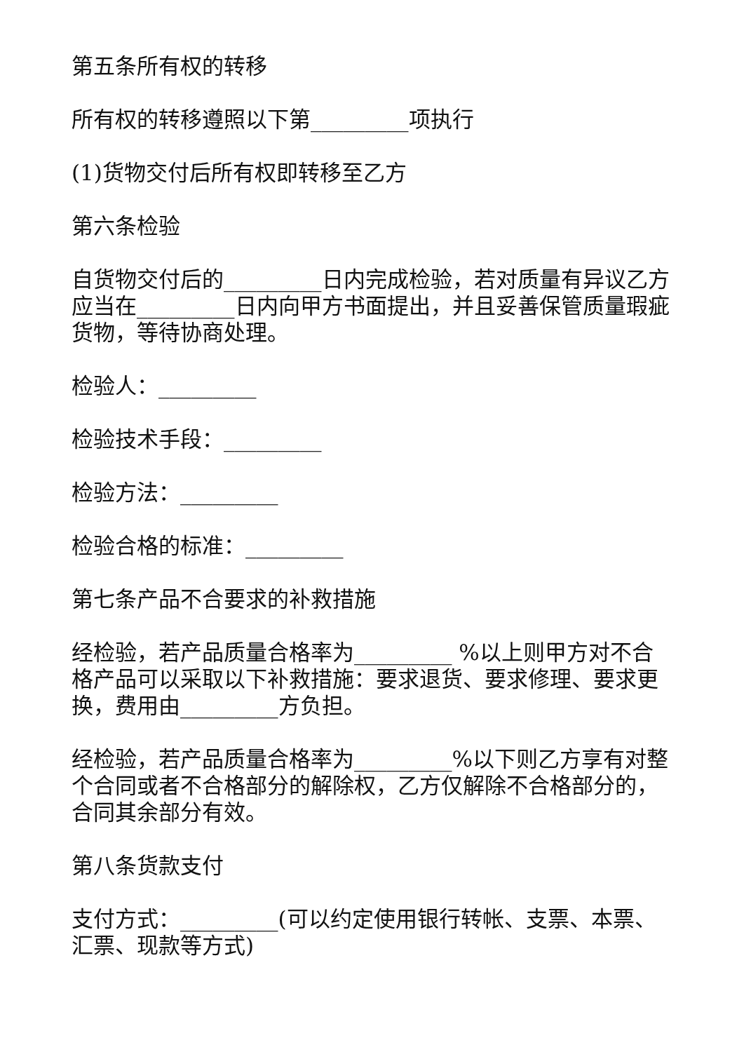第五条所有权的转移
所有权的转移遵照以下第_________项执行
(1)货物交付后所有权即转移至乙方
第六条检验
自货物交付后的_________日内完成检验，若对质量有异议乙方应当在_________日内向甲方书面提出，并且妥善保管质量瑕疵货物，等待协商处理。
检验人：_________
检验技术手段：_________
检验方法：_________
检验合格的标准：_________
第七条产品不合要求的补救措施
经检验，若产品质量合格率为_________ %以上则甲方对不合格产品可以采取以下补救措施：要求退货、要求修理、要求更换，费用由_________方负担。
经检验，若产品质量合格率为_________%以下则乙方享有对整个合同或者不合格部分的解除权，乙方仅解除不合格部分的，合同其余部分有效。
第八条货款支付
支付方式：_________(可以约定使用银行转帐、支票、本票、汇票、现款等方式)